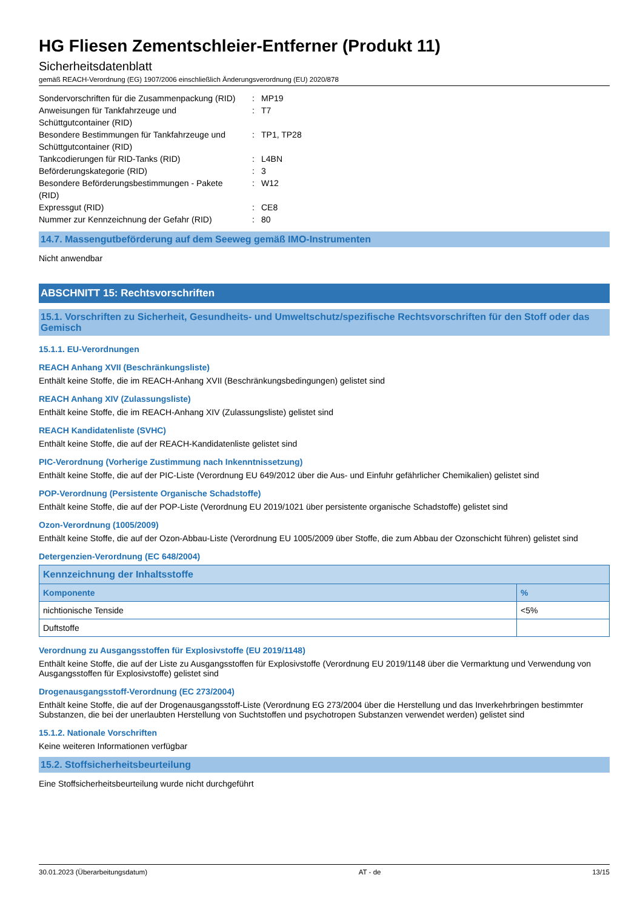HG Fliesen Zementschleier-Entferner (Produkt 11)
Sicherheitsdatenblatt
gemäß REACH-Verordnung (EG) 1907/2006 einschließlich Änderungsverordnung (EU) 2020/878
| Sondervorschriften für die Zusammenpackung (RID) | : | MP19 |
| Anweisungen für Tankfahrzeuge und Schüttgutcontainer (RID) | : | T7 |
| Besondere Bestimmungen für Tankfahrzeuge und Schüttgutcontainer (RID) | : | TP1, TP28 |
| Tankcodierungen für RID-Tanks (RID) | : | L4BN |
| Beförderungskategorie (RID) | : | 3 |
| Besondere Beförderungsbestimmungen - Pakete (RID) | : | W12 |
| Expressgut (RID) | : | CE8 |
| Nummer zur Kennzeichnung der Gefahr (RID) | : | 80 |
14.7. Massengutbeförderung auf dem Seeweg gemäß IMO-Instrumenten
Nicht anwendbar
ABSCHNITT 15: Rechtsvorschriften
15.1. Vorschriften zu Sicherheit, Gesundheits- und Umweltschutz/spezifische Rechtsvorschriften für den Stoff oder das Gemisch
15.1.1. EU-Verordnungen
REACH Anhang XVII (Beschränkungsliste)
Enthält keine Stoffe, die im REACH-Anhang XVII (Beschränkungsbedingungen) gelistet sind
REACH Anhang XIV (Zulassungsliste)
Enthält keine Stoffe, die im REACH-Anhang XIV (Zulassungsliste) gelistet sind
REACH Kandidatenliste (SVHC)
Enthält keine Stoffe, die auf der REACH-Kandidatenliste gelistet sind
PIC-Verordnung (Vorherige Zustimmung nach Inkenntnissetzung)
Enthält keine Stoffe, die auf der PIC-Liste (Verordnung EU 649/2012 über die Aus- und Einfuhr gefährlicher Chemikalien) gelistet sind
POP-Verordnung (Persistente Organische Schadstoffe)
Enthält keine Stoffe, die auf der POP-Liste (Verordnung EU 2019/1021 über persistente organische Schadstoffe) gelistet sind
Ozon-Verordnung (1005/2009)
Enthält keine Stoffe, die auf der Ozon-Abbau-Liste (Verordnung EU 1005/2009 über Stoffe, die zum Abbau der Ozonschicht führen) gelistet sind
Detergenzien-Verordnung (EC 648/2004)
| Kennzeichnung der Inhaltsstoffe | |
| --- | --- |
| Komponente | % |
| nichtionische Tenside | <5% |
| Duftstoffe | |
Verordnung zu Ausgangsstoffen für Explosivstoffe (EU 2019/1148)
Enthält keine Stoffe, die auf der Liste zu Ausgangsstoffen für Explosivstoffe (Verordnung EU 2019/1148 über die Vermarktung und Verwendung von Ausgangsstoffen für Explosivstoffe) gelistet sind
Drogenausgangsstoff-Verordnung (EC 273/2004)
Enthält keine Stoffe, die auf der Drogenausgangsstoff-Liste (Verordnung EG 273/2004 über die Herstellung und das Inverkehrbringen bestimmter Substanzen, die bei der unerlaubten Herstellung von Suchtstoffen und psychotropen Substanzen verwendet werden) gelistet sind
15.1.2. Nationale Vorschriften
Keine weiteren Informationen verfügbar
15.2. Stoffsicherheitsbeurteilung
Eine Stoffsicherheitsbeurteilung wurde nicht durchgeführt
30.01.2023 (Überarbeitungsdatum) AT - de 13/15